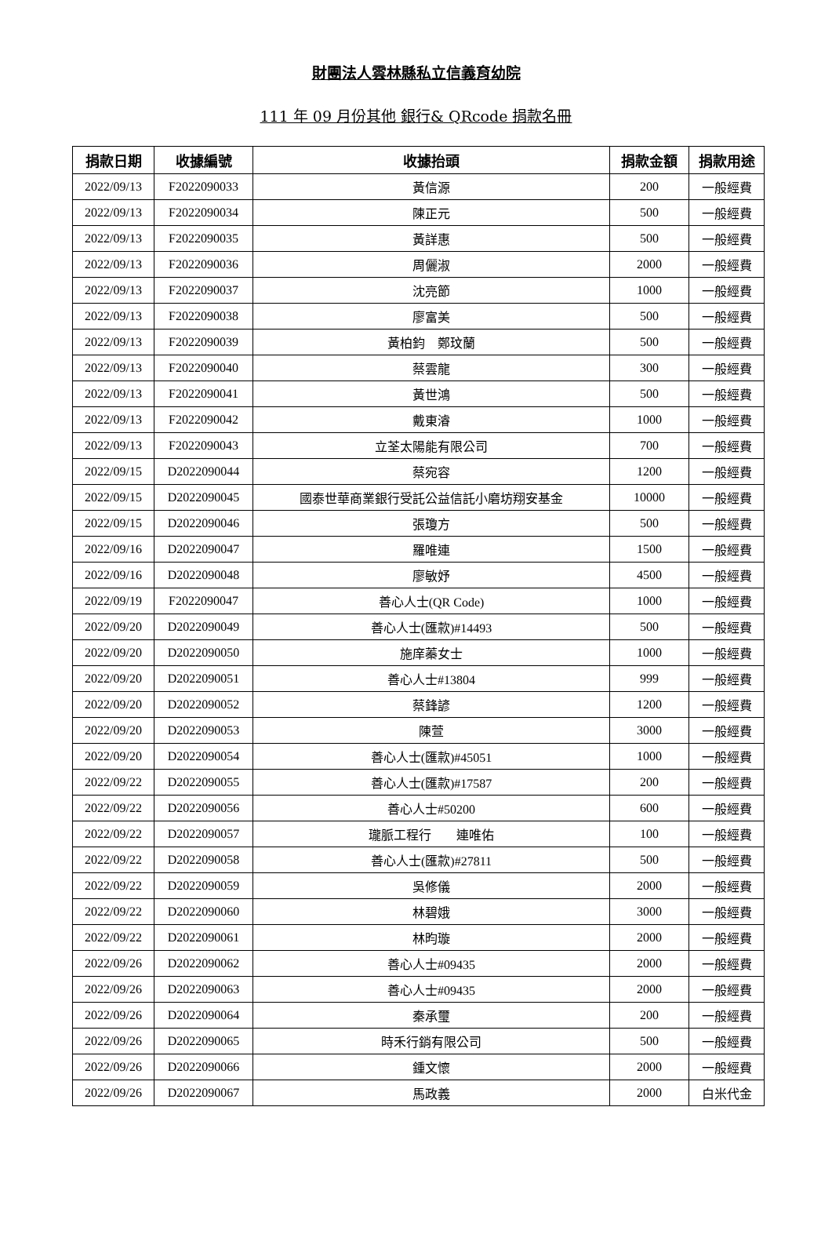財團法人雲林縣私立信義育幼院
111 年 09 月份其他 銀行& QRcode 捐款名冊
| 捐款日期 | 收據編號 | 收據抬頭 | 捐款金額 | 捐款用途 |
| --- | --- | --- | --- | --- |
| 2022/09/13 | F2022090033 | 黃信源 | 200 | 一般經費 |
| 2022/09/13 | F2022090034 | 陳正元 | 500 | 一般經費 |
| 2022/09/13 | F2022090035 | 黃詳惠 | 500 | 一般經費 |
| 2022/09/13 | F2022090036 | 周儷淑 | 2000 | 一般經費 |
| 2022/09/13 | F2022090037 | 沈亮節 | 1000 | 一般經費 |
| 2022/09/13 | F2022090038 | 廖富美 | 500 | 一般經費 |
| 2022/09/13 | F2022090039 | 黃柏鈞 鄭玟蘭 | 500 | 一般經費 |
| 2022/09/13 | F2022090040 | 蔡雲龍 | 300 | 一般經費 |
| 2022/09/13 | F2022090041 | 黃世鴻 | 500 | 一般經費 |
| 2022/09/13 | F2022090042 | 戴東濬 | 1000 | 一般經費 |
| 2022/09/13 | F2022090043 | 立荃太陽能有限公司 | 700 | 一般經費 |
| 2022/09/15 | D2022090044 | 蔡宛容 | 1200 | 一般經費 |
| 2022/09/15 | D2022090045 | 國泰世華商業銀行受託公益信託小磨坊翔安基金 | 10000 | 一般經費 |
| 2022/09/15 | D2022090046 | 張瓊方 | 500 | 一般經費 |
| 2022/09/16 | D2022090047 | 羅唯連 | 1500 | 一般經費 |
| 2022/09/16 | D2022090048 | 廖敏妤 | 4500 | 一般經費 |
| 2022/09/19 | F2022090047 | 善心人士(QR Code) | 1000 | 一般經費 |
| 2022/09/20 | D2022090049 | 善心人士(匯款)#14493 | 500 | 一般經費 |
| 2022/09/20 | D2022090050 | 施庠蓁女士 | 1000 | 一般經費 |
| 2022/09/20 | D2022090051 | 善心人士#13804 | 999 | 一般經費 |
| 2022/09/20 | D2022090052 | 蔡鋒諺 | 1200 | 一般經費 |
| 2022/09/20 | D2022090053 | 陳萱 | 3000 | 一般經費 |
| 2022/09/20 | D2022090054 | 善心人士(匯款)#45051 | 1000 | 一般經費 |
| 2022/09/22 | D2022090055 | 善心人士(匯款)#17587 | 200 | 一般經費 |
| 2022/09/22 | D2022090056 | 善心人士#50200 | 600 | 一般經費 |
| 2022/09/22 | D2022090057 | 瓏脈工程行 連唯佑 | 100 | 一般經費 |
| 2022/09/22 | D2022090058 | 善心人士(匯款)#27811 | 500 | 一般經費 |
| 2022/09/22 | D2022090059 | 吳修儀 | 2000 | 一般經費 |
| 2022/09/22 | D2022090060 | 林碧娥 | 3000 | 一般經費 |
| 2022/09/22 | D2022090061 | 林昀璇 | 2000 | 一般經費 |
| 2022/09/26 | D2022090062 | 善心人士#09435 | 2000 | 一般經費 |
| 2022/09/26 | D2022090063 | 善心人士#09435 | 2000 | 一般經費 |
| 2022/09/26 | D2022090064 | 秦承璽 | 200 | 一般經費 |
| 2022/09/26 | D2022090065 | 時禾行銷有限公司 | 500 | 一般經費 |
| 2022/09/26 | D2022090066 | 鍾文懷 | 2000 | 一般經費 |
| 2022/09/26 | D2022090067 | 馬政義 | 2000 | 白米代金 |